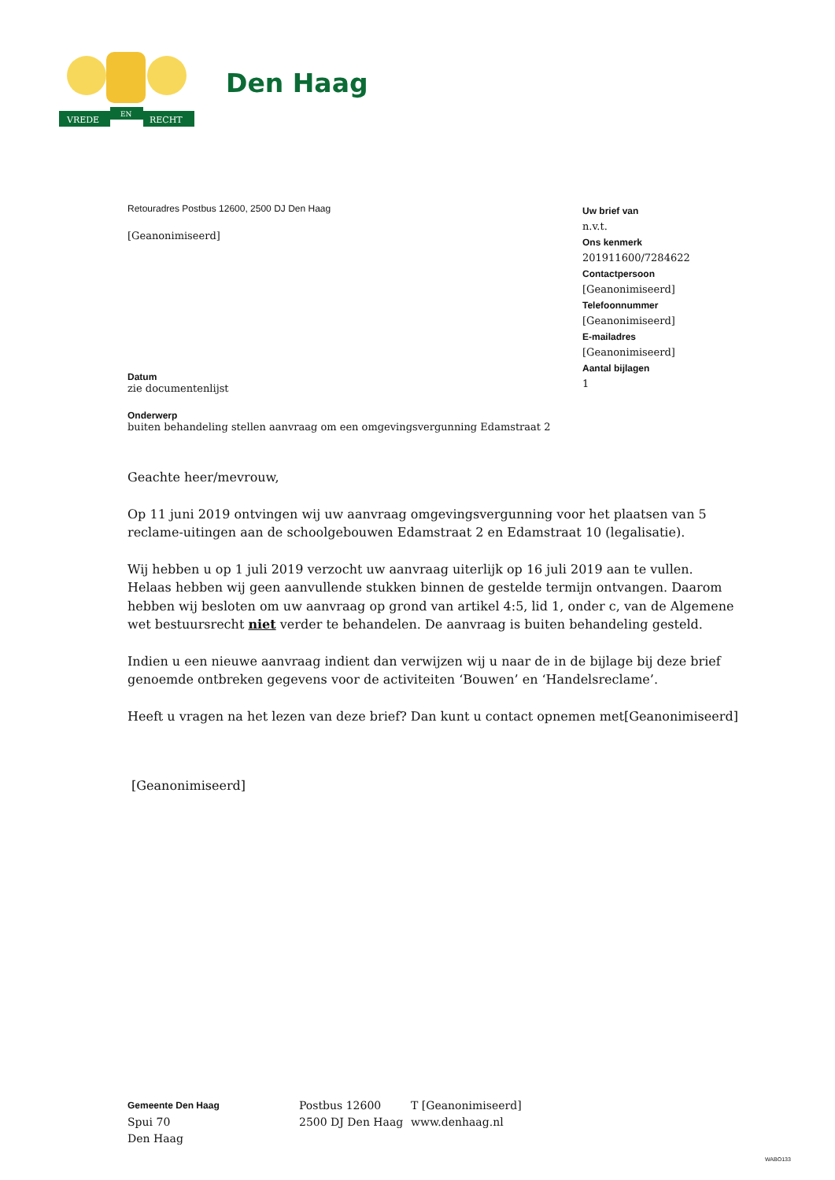VREDE
EN
RECHT
Den Haag
Retouradres Postbus 12600, 2500 DJ Den Haag
[Geanonimiseerd]
Datum
zie documentenlijst
Onderwerp
buiten behandeling stellen aanvraag om een omgevingsvergunning Edamstraat 2
Uw brief van
n.v.t.
Ons kenmerk
201911600/7284622
Contactpersoon
[Geanonimiseerd]
Telefoonnummer
[Geanonimiseerd]
E-mailadres
[Geanonimiseerd]
Aantal bijlagen
1
Geachte heer/mevrouw,
Op 11 juni 2019 ontvingen wij uw aanvraag omgevingsvergunning voor het plaatsen van 5 reclame-uitingen aan de schoolgebouwen Edamstraat 2 en Edamstraat 10 (legalisatie).
Wij hebben u op 1 juli 2019 verzocht uw aanvraag uiterlijk op 16 juli 2019 aan te vullen.
Helaas hebben wij geen aanvullende stukken binnen de gestelde termijn ontvangen. Daarom hebben wij besloten om uw aanvraag op grond van artikel 4:5, lid 1, onder c, van de Algemene wet bestuursrecht niet verder te behandelen. De aanvraag is buiten behandeling gesteld.
Indien u een nieuwe aanvraag indient dan verwijzen wij u naar de in de bijlage bij deze brief genoemde ontbreken gegevens voor de activiteiten ‘Bouwen’ en ‘Handelsreclame’.
Heeft u vragen na het lezen van deze brief? Dan kunt u contact opnemen met[Geanonimiseerd]
[Geanonimiseerd]
Gemeente Den Haag
Spui 70
Den Haag
Postbus 12600
2500 DJ Den Haag
T [Geanonimiseerd]
www.denhaag.nl
WABO133